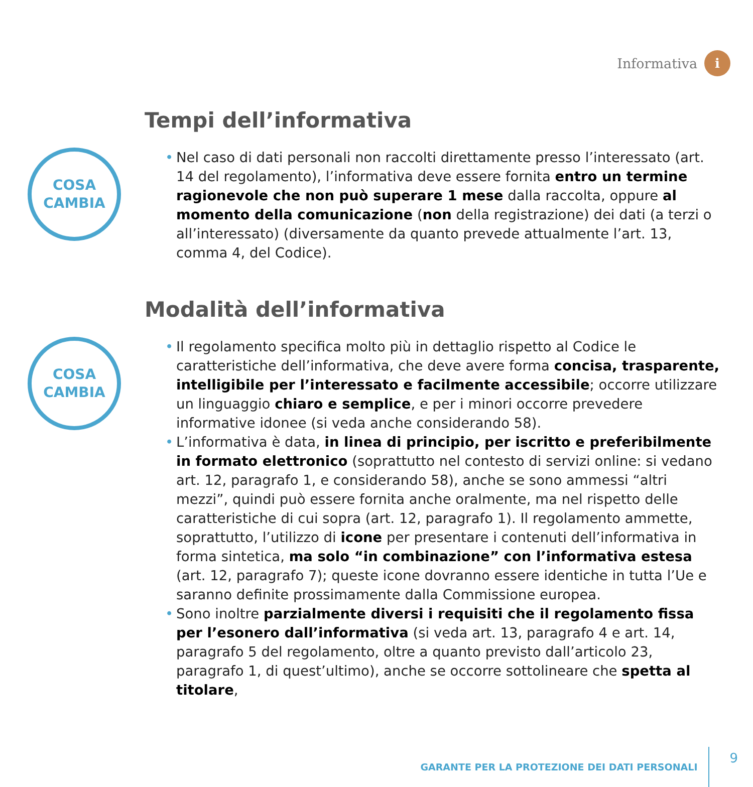Informativa
i
Tempi dell’informativa
COSA
CAMBIA
• Nel caso di dati personali non raccolti direttamente presso l’interessato (art. 14 del regolamento), l’informativa deve essere fornita entro un termine ragionevole che non può superare 1 mese dalla raccolta, oppure al momento della comunicazione (non della registrazione) dei dati (a terzi o all’interessato) (diversamente da quanto prevede attualmente l’art. 13, comma 4, del Codice).
Modalità dell’informativa
COSA
CAMBIA
• Il regolamento specifica molto più in dettaglio rispetto al Codice le caratteristiche dell’informativa, che deve avere forma concisa, trasparente, intelligibile per l’interessato e facilmente accessibile; occorre utilizzare un linguaggio chiaro e semplice, e per i minori occorre prevedere informative idonee (si veda anche considerando 58).
• L’informativa è data, in linea di principio, per iscritto e preferibilmente in formato elettronico (soprattutto nel contesto di servizi online: si vedano art. 12, paragrafo 1, e considerando 58), anche se sono ammessi “altri mezzi”, quindi può essere fornita anche oralmente, ma nel rispetto delle caratteristiche di cui sopra (art. 12, paragrafo 1). Il regolamento ammette, soprattutto, l’utilizzo di icone per presentare i contenuti dell’informativa in forma sintetica, ma solo “in combinazione” con l’informativa estesa (art. 12, paragrafo 7); queste icone dovranno essere identiche in tutta l’Ue e saranno definite prossimamente dalla Commissione europea.
• Sono inoltre parzialmente diversi i requisiti che il regolamento fissa per l’esonero dall’informativa (si veda art. 13, paragrafo 4 e art. 14, paragrafo 5 del regolamento, oltre a quanto previsto dall’articolo 23, paragrafo 1, di quest’ultimo), anche se occorre sottolineare che spetta al titolare,
GARANTE PER LA PROTEZIONE DEI DATI PERSONALI 9